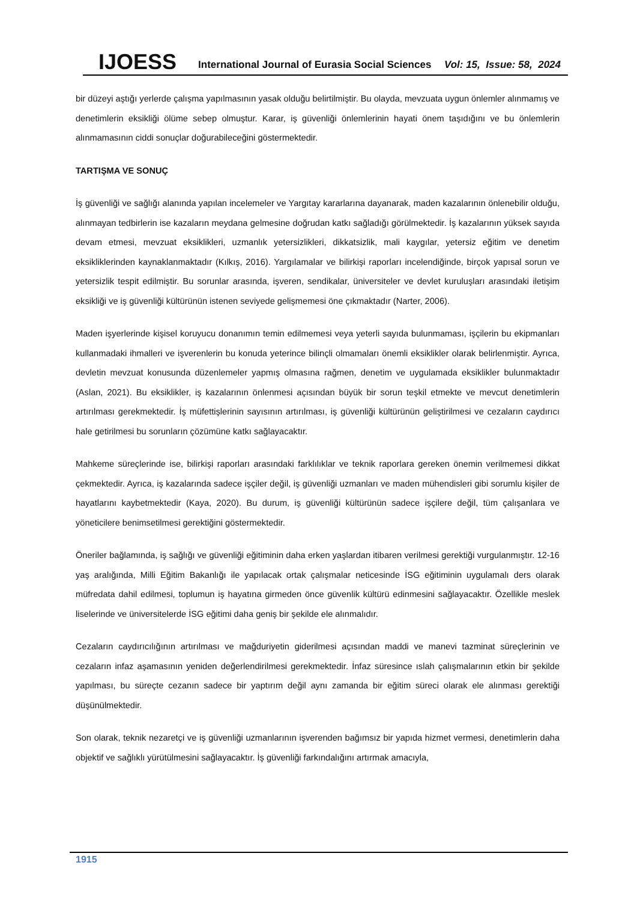IJOESS International Journal of Eurasia Social Sciences Vol: 15, Issue: 58, 2024
bir düzeyi aştığı yerlerde çalışma yapılmasının yasak olduğu belirtilmiştir. Bu olayda, mevzuata uygun önlemler alınmamış ve denetimlerin eksikliği ölüme sebep olmuştur. Karar, iş güvenliği önlemlerinin hayati önem taşıdığını ve bu önlemlerin alınmamasının ciddi sonuçlar doğurabileceğini göstermektedir.
TARTIŞMA VE SONUÇ
İş güvenliği ve sağlığı alanında yapılan incelemeler ve Yargıtay kararlarına dayanarak, maden kazalarının önlenebilir olduğu, alınmayan tedbirlerin ise kazaların meydana gelmesine doğrudan katkı sağladığı görülmektedir. İş kazalarının yüksek sayıda devam etmesi, mevzuat eksiklikleri, uzmanlık yetersizlikleri, dikkatsizlik, mali kaygılar, yetersiz eğitim ve denetim eksikliklerinden kaynaklanmaktadır (Kılkış, 2016). Yargılamalar ve bilirkişi raporları incelendiğinde, birçok yapısal sorun ve yetersizlik tespit edilmiştir. Bu sorunlar arasında, işveren, sendikalar, üniversiteler ve devlet kuruluşları arasındaki iletişim eksikliği ve iş güvenliği kültürünün istenen seviyede gelişmemesi öne çıkmaktadır (Narter, 2006).
Maden işyerlerinde kişisel koruyucu donanımın temin edilmemesi veya yeterli sayıda bulunmaması, işçilerin bu ekipmanları kullanmadaki ihmalleri ve işverenlerin bu konuda yeterince bilinçli olmamaları önemli eksiklikler olarak belirlenmiştir. Ayrıca, devletin mevzuat konusunda düzenlemeler yapmış olmasına rağmen, denetim ve uygulamada eksiklikler bulunmaktadır (Aslan, 2021). Bu eksiklikler, iş kazalarının önlenmesi açısından büyük bir sorun teşkil etmekte ve mevcut denetimlerin artırılması gerekmektedir. İş müfettişlerinin sayısının artırılması, iş güvenliği kültürünün geliştirilmesi ve cezaların caydırıcı hale getirilmesi bu sorunların çözümüne katkı sağlayacaktır.
Mahkeme süreçlerinde ise, bilirkişi raporları arasındaki farklılıklar ve teknik raporlara gereken önemin verilmemesi dikkat çekmektedir. Ayrıca, iş kazalarında sadece işçiler değil, iş güvenliği uzmanları ve maden mühendisleri gibi sorumlu kişiler de hayatlarını kaybetmektedir (Kaya, 2020). Bu durum, iş güvenliği kültürünün sadece işçilere değil, tüm çalışanlara ve yöneticilere benimsetilmesi gerektiğini göstermektedir.
Öneriler bağlamında, iş sağlığı ve güvenliği eğitiminin daha erken yaşlardan itibaren verilmesi gerektiği vurgulanmıştır. 12-16 yaş aralığında, Milli Eğitim Bakanlığı ile yapılacak ortak çalışmalar neticesinde İSG eğitiminin uygulamalı ders olarak müfredata dahil edilmesi, toplumun iş hayatına girmeden önce güvenlik kültürü edinmesini sağlayacaktır. Özellikle meslek liselerinde ve üniversitelerde İSG eğitimi daha geniş bir şekilde ele alınmalıdır.
Cezaların caydırıcılığının artırılması ve mağduriyetin giderilmesi açısından maddi ve manevi tazminat süreçlerinin ve cezaların infaz aşamasının yeniden değerlendirilmesi gerekmektedir. İnfaz süresince ıslah çalışmalarının etkin bir şekilde yapılması, bu süreçte cezanın sadece bir yaptırım değil aynı zamanda bir eğitim süreci olarak ele alınması gerektiği düşünülmektedir.
Son olarak, teknik nezaretçi ve iş güvenliği uzmanlarının işverenden bağımsız bir yapıda hizmet vermesi, denetimlerin daha objektif ve sağlıklı yürütülmesini sağlayacaktır. İş güvenliği farkındalığını artırmak amacıyla,
1915